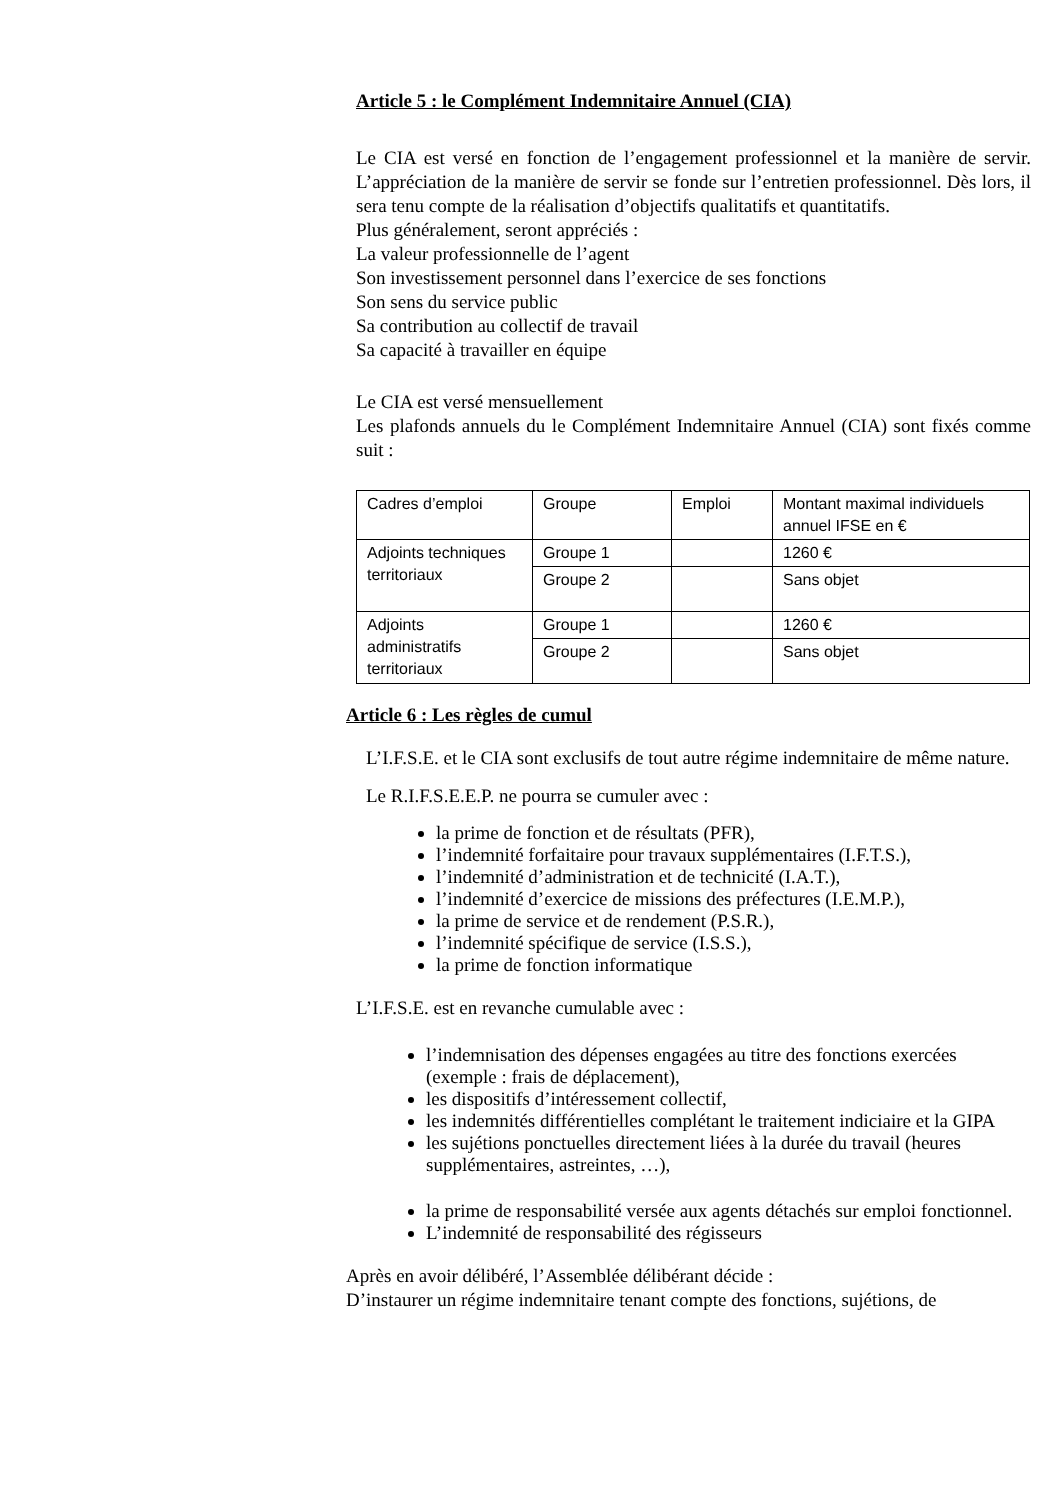Article 5 : le Complément Indemnitaire Annuel (CIA)
Le CIA est versé en fonction de l’engagement professionnel et la manière de servir. L’appréciation de la manière de servir se fonde sur l’entretien professionnel. Dès lors, il sera tenu compte de la réalisation d’objectifs qualitatifs et quantitatifs.
Plus généralement, seront appréciés :
La valeur professionnelle de l’agent
Son investissement personnel dans l’exercice de ses fonctions
Son sens du service public
Sa contribution au collectif de travail
Sa capacité à travailler en équipe
Le CIA est versé mensuellement
Les plafonds annuels du le Complément Indemnitaire Annuel (CIA) sont fixés comme suit :
| Cadres d’emploi | Groupe | Emploi | Montant maximal individuels annuel IFSE en € |
| Adjoints techniques territoriaux | Groupe 1 | | 1260 € |
| | Groupe 2 | | Sans objet |
| Adjoints administratifs territoriaux | Groupe 1 | | 1260 € |
| | Groupe 2 | | Sans objet |
Article 6 : Les règles de cumul
L’I.F.S.E. et le CIA sont exclusifs de tout autre régime indemnitaire de même nature.
Le R.I.F.S.E.E.P. ne pourra se cumuler avec :
la prime de fonction et de résultats (PFR),
l’indemnité forfaitaire pour travaux supplémentaires (I.F.T.S.),
l’indemnité d’administration et de technicité (I.A.T.),
l’indemnité d’exercice de missions des préfectures (I.E.M.P.),
la prime de service et de rendement (P.S.R.),
l’indemnité spécifique de service (I.S.S.),
la prime de fonction informatique
L’I.F.S.E. est en revanche cumulable avec :
l’indemnisation des dépenses engagées au titre des fonctions exercées (exemple : frais de déplacement),
les dispositifs d’intéressement collectif,
les indemnités différentielles complétant le traitement indiciaire et la GIPA
les sujétions ponctuelles directement liées à la durée du travail (heures supplémentaires, astreintes, …),
la prime de responsabilité versée aux agents détachés sur emploi fonctionnel.
L’indemnité de responsabilité des régisseurs
Après en avoir délibéré, l’Assemblée délibérant décide :
D’instaurer un régime indemnitaire tenant compte des fonctions, sujétions, de